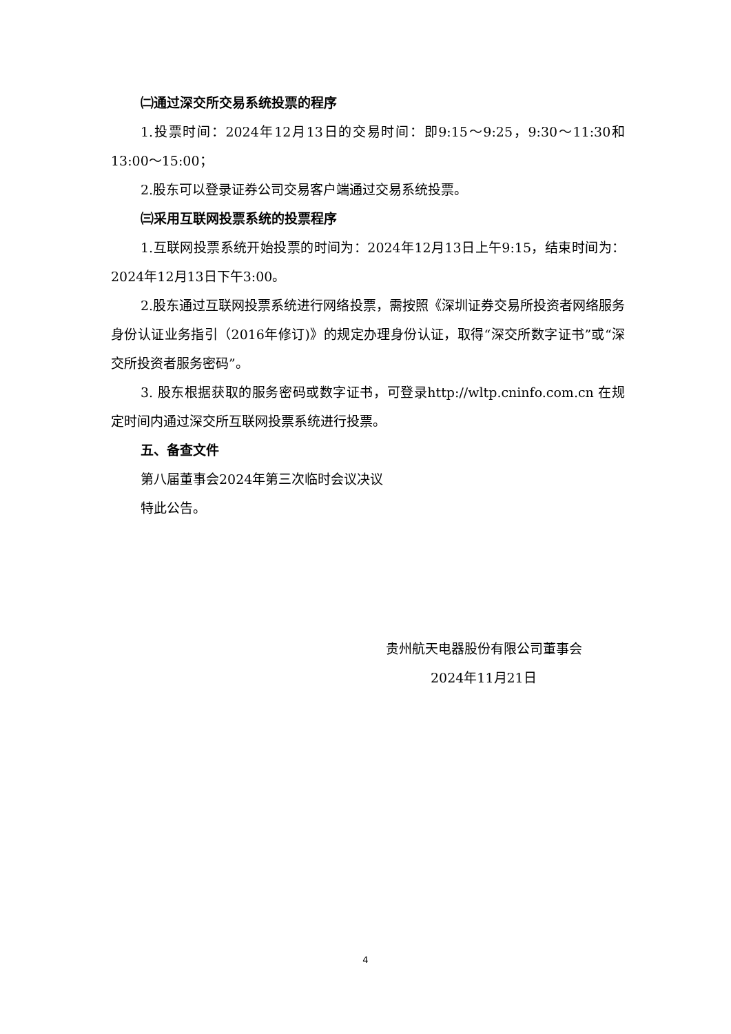㈡通过深交所交易系统投票的程序
1.投票时间：2024年12月13日的交易时间：即9:15～9:25，9:30～11:30和13:00～15:00；
2.股东可以登录证券公司交易客户端通过交易系统投票。
㈢采用互联网投票系统的投票程序
1.互联网投票系统开始投票的时间为：2024年12月13日上午9:15，结束时间为：2024年12月13日下午3:00。
2.股东通过互联网投票系统进行网络投票，需按照《深圳证券交易所投资者网络服务身份认证业务指引（2016年修订)》的规定办理身份认证，取得“深交所数字证书”或“深交所投资者服务密码”。
3. 股东根据获取的服务密码或数字证书，可登录http://wltp.cninfo.com.cn 在规定时间内通过深交所互联网投票系统进行投票。
五、备查文件
第八届董事会2024年第三次临时会议决议
特此公告。
贵州航天电器股份有限公司董事会
2024年11月21日
4